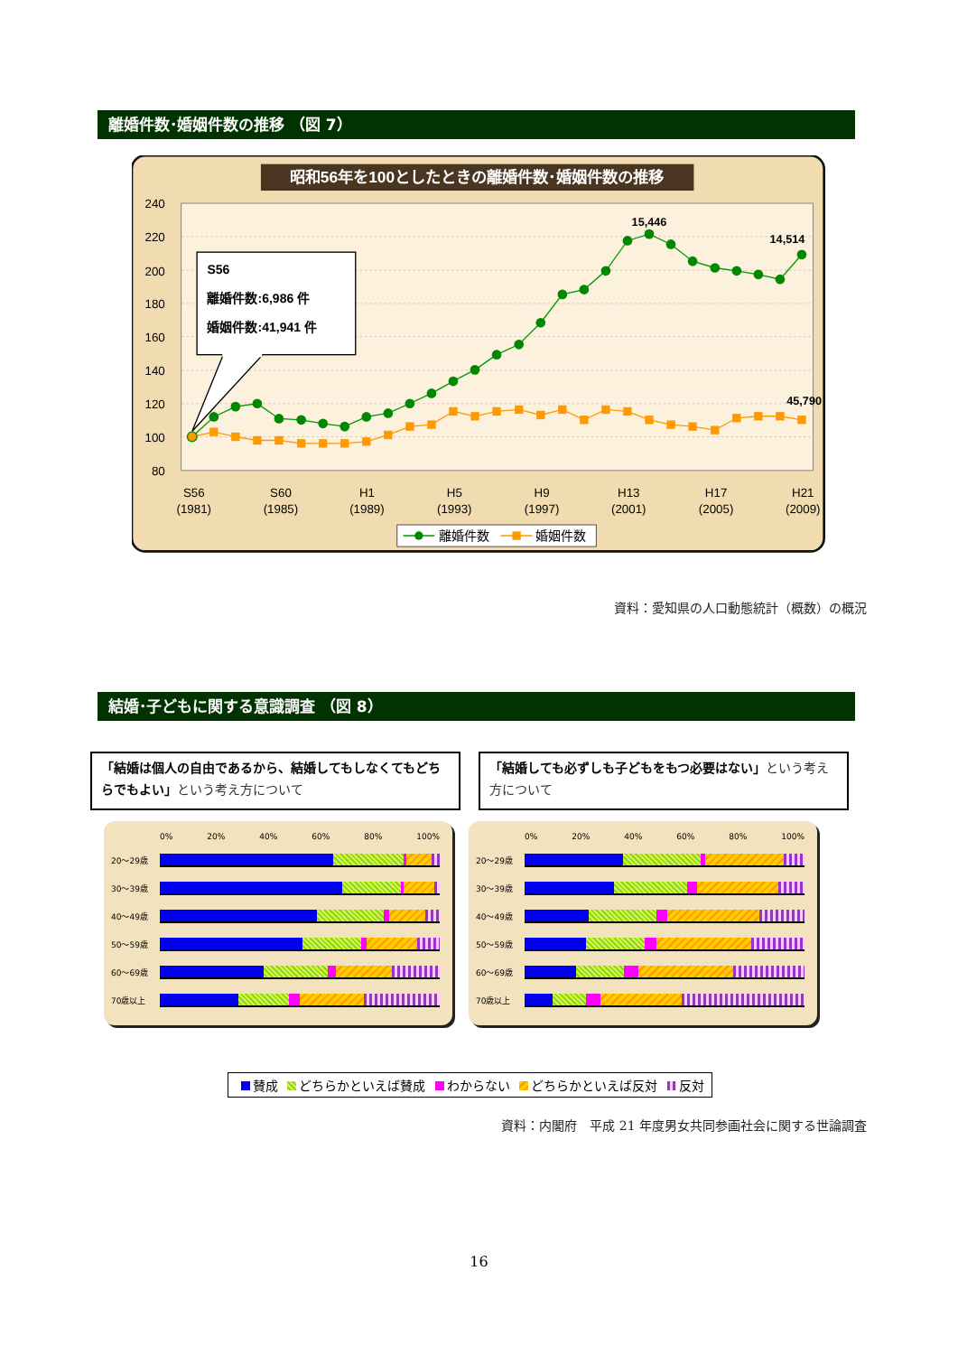離婚件数･婚姻件数の推移 （図 7）
昭和56年を100としたときの離婚件数･婚姻件数の推移
240
220
200
180
160
140
120
100
80
S56
離婚件数:6,986 件
婚姻件数:41,941 件
15,446
14,514
45,790
S56
(1981)
S60
(1985)
H1
(1989)
H5
(1993)
H9
(1997)
H13
(2001)
H17
(2005)
H21
(2009)
離婚件数
婚姻件数
資料：愛知県の人口動態統計（概数）の概況
結婚･子どもに関する意識調査 （図 8）
「結婚は個人の自由であるから、結婚してもしなくてもどちらでもよい」という考え方について
「結婚しても必ずしも子どもをもつ必要はない」という考え方について
0% 20% 40% 60% 80% 100%
20～29歳
30～39歳
40～49歳
50～59歳
60～69歳
70歳以上
0% 20% 40% 60% 80% 100%
20～29歳
30～39歳
40～49歳
50～59歳
60～69歳
70歳以上
賛成 どちらかといえば賛成 わからない どちらかといえば反対 反対
資料：内閣府　平成 21 年度男女共同参画社会に関する世論調査
16